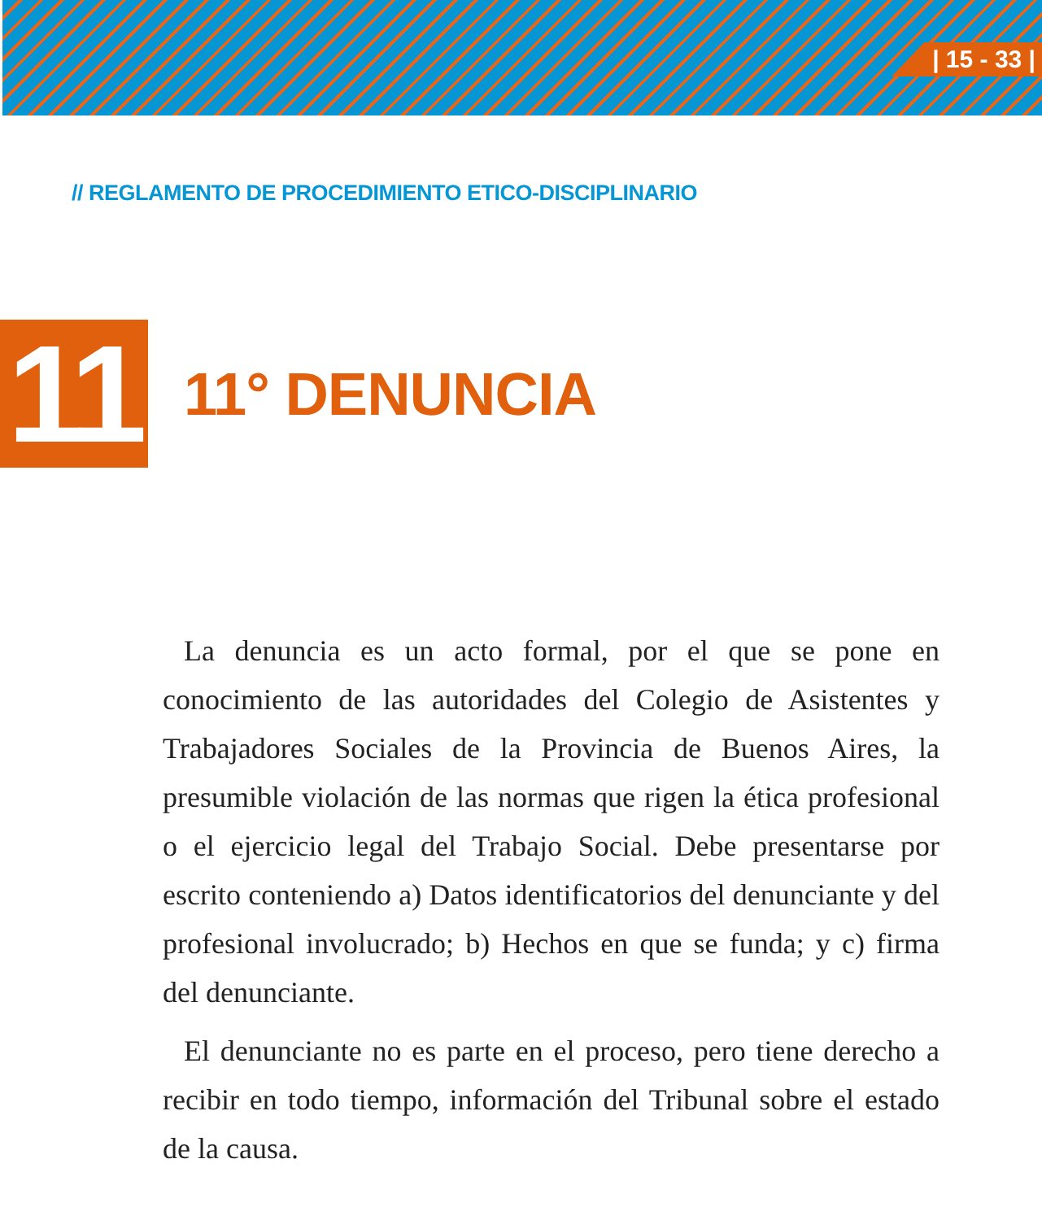| 15 - 33 |
// REGLAMENTO DE PROCEDIMIENTO ETICO-DISCIPLINARIO
11
11° DENUNCIA
La denuncia es un acto formal, por el que se pone en conocimiento de las autoridades del Colegio de Asistentes y Trabajadores Sociales de la Provincia de Buenos Aires, la presumible violación de las normas que rigen la ética profesional o el ejercicio legal del Trabajo Social. Debe presentarse por escrito conteniendo a) Datos identificatorios del denunciante y del profesional involucrado; b) Hechos en que se funda; y c) firma del denunciante.
El denunciante no es parte en el proceso, pero tiene derecho a recibir en todo tiempo, información del Tribunal sobre el estado de la causa.